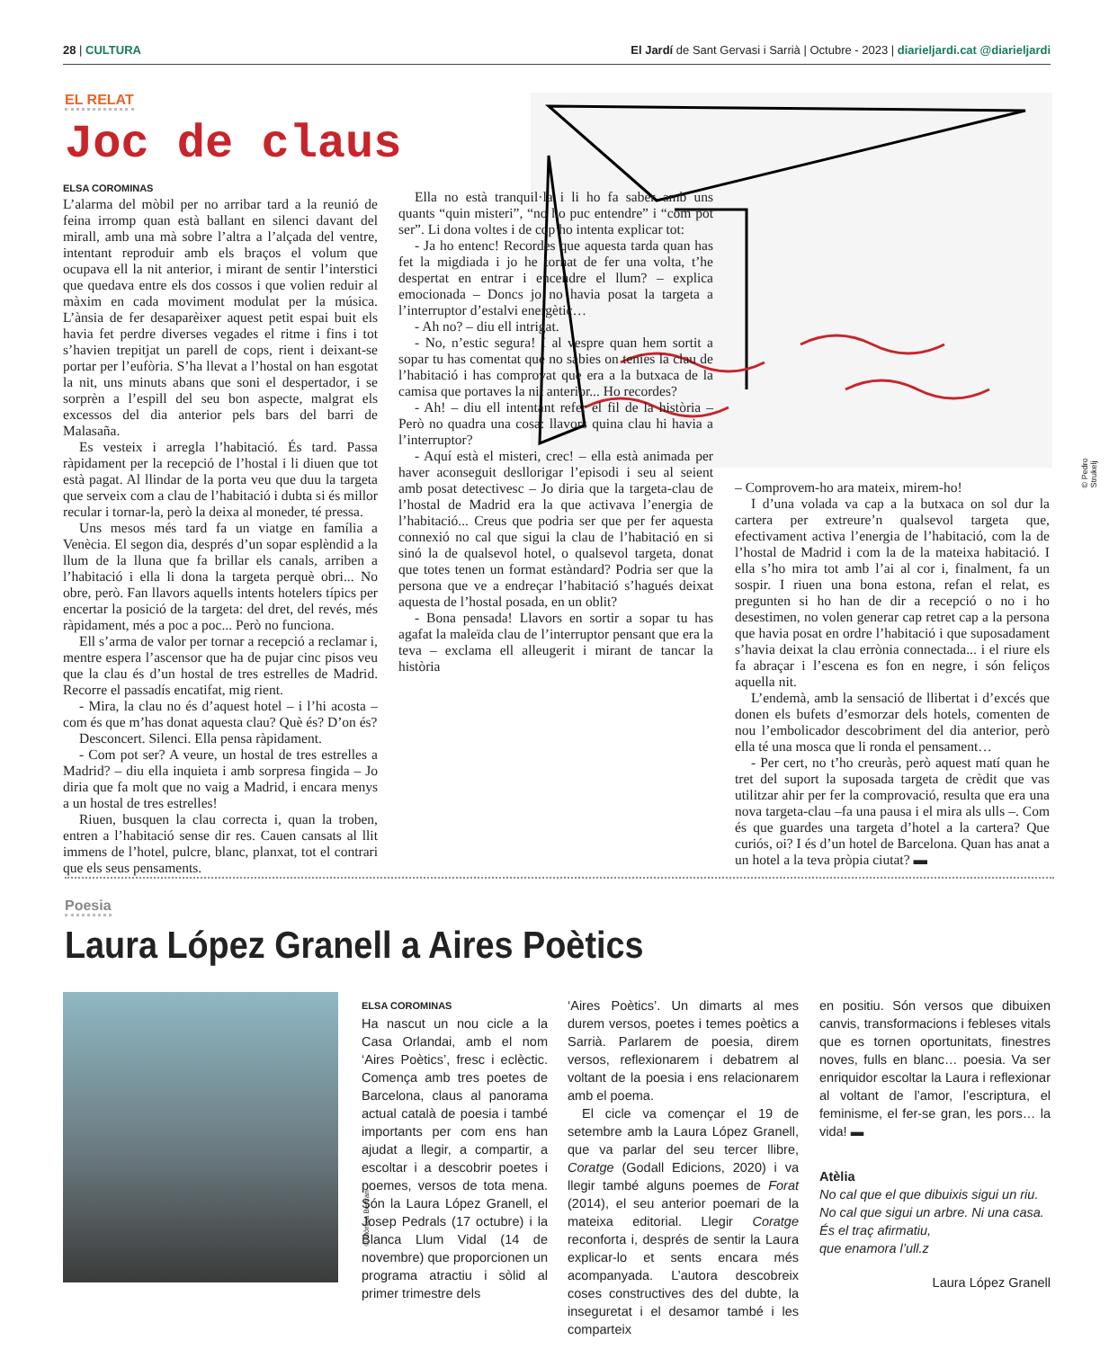28 | CULTURA El Jardí de Sant Gervasi i Sarrià | Octubre - 2023 | diarieljardi.cat @diarieljardi
EL RELAT
Joc de claus
© Pedro Strukelj
ELSA COROMINAS
L’alarma del mòbil per no arribar tard a la reunió de feina irromp quan està ballant en silenci davant del mirall, amb una mà sobre l’altra a l’alçada del ventre, intentant reproduir amb els braços el volum que ocupava ell la nit anterior, i mirant de sentir l’interstici que quedava entre els dos cossos i que volien reduir al màxim en cada moviment modulat per la música. L’ànsia de fer desaparèixer aquest petit espai buit els havia fet perdre diverses vegades el ritme i fins i tot s’havien trepitjat un parell de cops, rient i deixant-se portar per l’eufòria. S’ha llevat a l’hostal on han esgotat la nit, uns minuts abans que soni el despertador, i se sorprèn a l’espill del seu bon aspecte, malgrat els excessos del dia anterior pels bars del barri de Malasaña.
Es vesteix i arregla l’habitació. És tard. Passa ràpidament per la recepció de l’hostal i li diuen que tot està pagat. Al llindar de la porta veu que duu la targeta que serveix com a clau de l’habitació i dubta si és millor recular i tornar-la, però la deixa al moneder, té pressa.
Uns mesos més tard fa un viatge en família a Venècia. El segon dia, després d’un sopar esplèndid a la llum de la lluna que fa brillar els canals, arriben a l’habitació i ella li dona la targeta perquè obri... No obre, però. Fan llavors aquells intents hotelers típics per encertar la posició de la targeta: del dret, del revés, més ràpidament, més a poc a poc... Però no funciona.
Ell s’arma de valor per tornar a recepció a reclamar i, mentre espera l’ascensor que ha de pujar cinc pisos veu que la clau és d’un hostal de tres estrelles de Madrid. Recorre el passadís encatifat, mig rient.
- Mira, la clau no és d’aquest hotel – i l’hi acosta – com és que m’has donat aquesta clau? Què és? D’on és?
Desconcert. Silenci. Ella pensa ràpidament.
- Com pot ser? A veure, un hostal de tres estrelles a Madrid? – diu ella inquieta i amb sorpresa fingida – Jo diria que fa molt que no vaig a Madrid, i encara menys a un hostal de tres estrelles!
Riuen, busquen la clau correcta i, quan la troben, entren a l’habitació sense dir res. Cauen cansats al llit immens de l’hotel, pulcre, blanc, planxat, tot el contrari que els seus pensaments.
Ella no està tranquil·la i li ho fa saber amb uns quants “quin misteri”, “no ho puc entendre” i “com pot ser”. Li dona voltes i de cop ho intenta explicar tot:
- Ja ho entenc! Recordes que aquesta tarda quan has fet la migdiada i jo he tornat de fer una volta, t’he despertat en entrar i encendre el llum? – explica emocionada – Doncs jo no havia posat la targeta a l’interruptor d’estalvi energètic…
- Ah no? – diu ell intrigat.
- No, n’estic segura! I al vespre quan hem sortit a sopar tu has comentat que no sabies on tenies la clau de l’habitació i has comprovat que era a la butxaca de la camisa que portaves la nit anterior... Ho recordes?
- Ah! – diu ell intentant refer el fil de la història – Però no quadra una cosa: llavors quina clau hi havia a l’interruptor?
- Aquí està el misteri, crec! – ella està animada per haver aconseguit desllorigar l’episodi i seu al seient amb posat detectivesc – Jo diria que la targeta-clau de l’hostal de Madrid era la que activava l’energia de l’habitació... Creus que podria ser que per fer aquesta connexió no cal que sigui la clau de l’habitació en si sinó la de qualsevol hotel, o qualsevol targeta, donat que totes tenen un format estàndard? Podria ser que la persona que ve a endreçar l’habitació s’hagués deixat aquesta de l’hostal posada, en un oblit?
- Bona pensada! Llavors en sortir a sopar tu has agafat la maleïda clau de l’interruptor pensant que era la teva – exclama ell alleugerit i mirant de tancar la història
– Comprovem-ho ara mateix, mirem-ho!
I d’una volada va cap a la butxaca on sol dur la cartera per extreure’n qualsevol targeta que, efectivament activa l’energia de l’habitació, com la de l’hostal de Madrid i com la de la mateixa habitació. I ella s’ho mira tot amb l’ai al cor i, finalment, fa un sospir. I riuen una bona estona, refan el relat, es pregunten si ho han de dir a recepció o no i ho desestimen, no volen generar cap retret cap a la persona que havia posat en ordre l’habitació i que suposadament s’havia deixat la clau errònia connectada... i el riure els fa abraçar i l’escena es fon en negre, i són feliços aquella nit.
L’endemà, amb la sensació de llibertat i d’excés que donen els bufets d’esmorzar dels hotels, comenten de nou l’embolicador descobriment del dia anterior, però ella té una mosca que li ronda el pensament…
- Per cert, no t’ho creuràs, però aquest matí quan he tret del suport la suposada targeta de crèdit que vas utilitzar ahir per fer la comprovació, resulta que era una nova targeta-clau –fa una pausa i el mira als ulls –. Com és que guardes una targeta d’hotel a la cartera? Que curiós, oi? I és d’un hotel de Barcelona. Quan has anat a un hotel a la teva pròpia ciutat? ▬
Poesia
Laura López Granell a Aires Poètics
© Mònica Bertran
ELSA COROMINAS
Ha nascut un nou cicle a la Casa Orlandai, amb el nom ‘Aires Poètics’, fresc i eclèctic. Comença amb tres poetes de Barcelona, claus al panorama actual català de poesia i també importants per com ens han ajudat a llegir, a compartir, a escoltar i a descobrir poetes i poemes, versos de tota mena. Són la Laura López Granell, el Josep Pedrals (17 octubre) i la Blanca Llum Vidal (14 de novembre) que proporcionen un programa atractiu i sòlid al primer trimestre dels
‘Aires Poètics’. Un dimarts al mes durem versos, poetes i temes poètics a Sarrià. Parlarem de poesia, direm versos, reflexionarem i debatrem al voltant de la poesia i ens relacionarem amb el poema.
El cicle va començar el 19 de setembre amb la Laura López Granell, que va parlar del seu tercer llibre, Coratge (Godall Edicions, 2020) i va llegir també alguns poemes de Forat (2014), el seu anterior poemari de la mateixa editorial. Llegir Coratge reconforta i, després de sentir la Laura explicar-lo et sents encara més acompanyada. L’autora descobreix coses constructives des del dubte, la inseguretat i el desamor també i les comparteix
en positiu. Són versos que dibuixen canvis, transformacions i febleses vitals que es tornen oportunitats, finestres noves, fulls en blanc… poesia. Va ser enriquidor escoltar la Laura i reflexionar al voltant de l’amor, l’escriptura, el feminisme, el fer-se gran, les pors… la vida! ▬
Atèlia
No cal que el que dibuixis sigui un riu.
No cal que sigui un arbre. Ni una casa.
És el traç afirmatiu,
que enamora l’ull.z
Laura López Granell